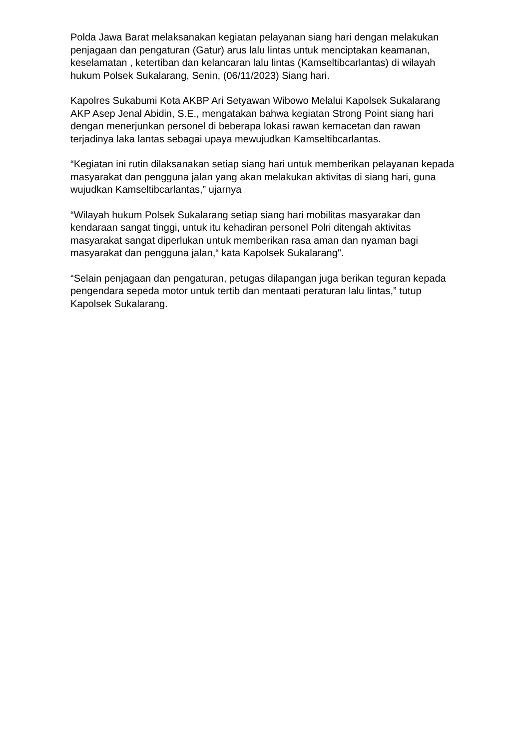Polda Jawa Barat melaksanakan kegiatan pelayanan siang hari dengan melakukan penjagaan dan pengaturan (Gatur) arus lalu lintas untuk menciptakan keamanan, keselamatan , ketertiban dan kelancaran lalu lintas (Kamseltibcarlantas) di wilayah hukum Polsek Sukalarang, Senin, (06/11/2023) Siang hari.
Kapolres Sukabumi Kota AKBP Ari Setyawan Wibowo Melalui Kapolsek Sukalarang AKP Asep Jenal Abidin, S.E., mengatakan bahwa kegiatan Strong Point siang hari dengan menerjunkan personel di beberapa lokasi rawan kemacetan dan rawan terjadinya laka lantas sebagai upaya mewujudkan Kamseltibcarlantas.
“Kegiatan ini rutin dilaksanakan setiap siang hari untuk memberikan pelayanan kepada masyarakat dan pengguna jalan yang akan melakukan aktivitas di siang hari, guna wujudkan Kamseltibcarlantas,” ujarnya
“Wilayah hukum Polsek Sukalarang setiap siang hari mobilitas masyarakar dan kendaraan sangat tinggi, untuk itu kehadiran personel Polri ditengah aktivitas masyarakat sangat diperlukan untuk memberikan rasa aman dan nyaman bagi masyarakat dan pengguna jalan,“ kata Kapolsek Sukalarang".
“Selain penjagaan dan pengaturan, petugas dilapangan juga berikan teguran kepada pengendara sepeda motor untuk tertib dan mentaati peraturan lalu lintas,” tutup Kapolsek Sukalarang.